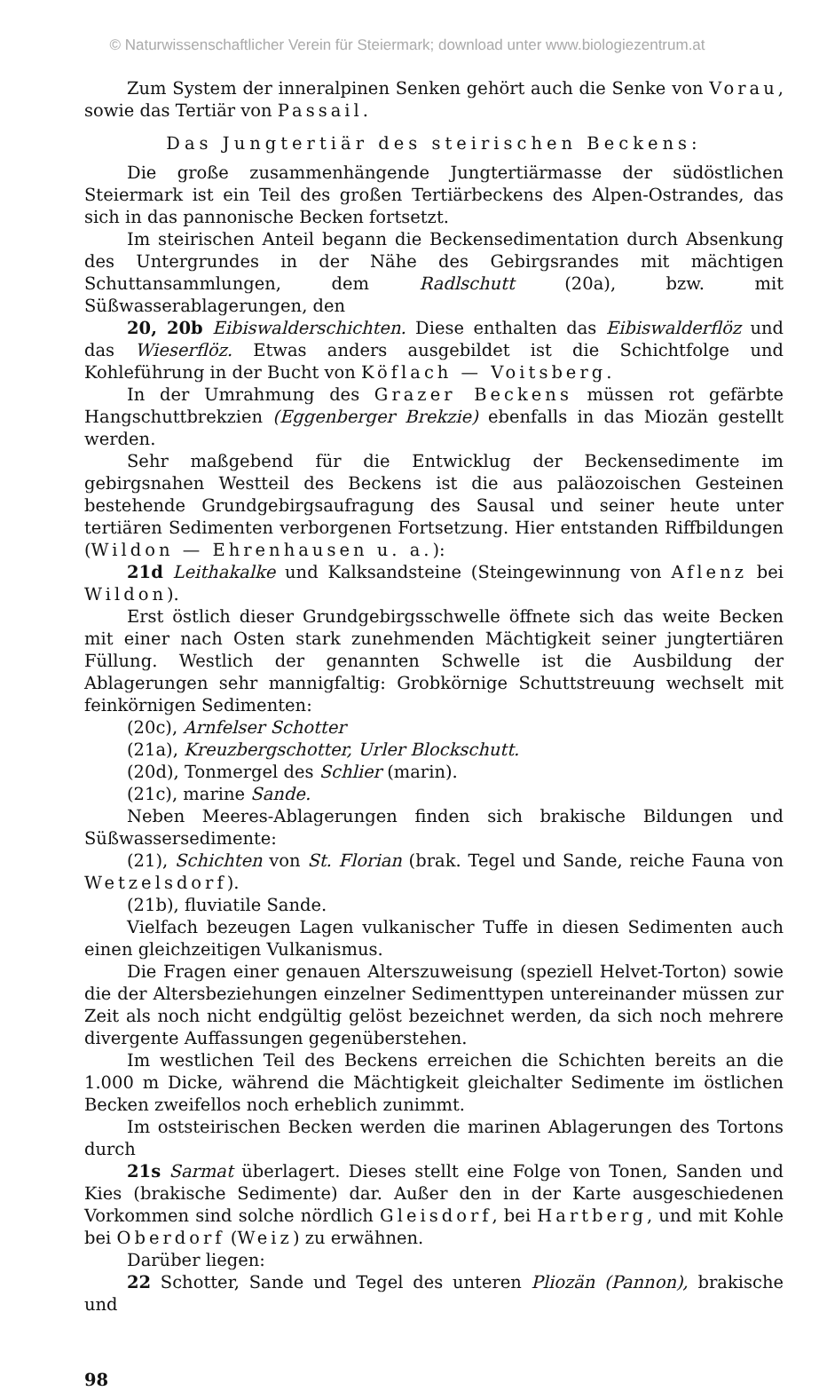© Naturwissenschaftlicher Verein für Steiermark; download unter www.biologiezentrum.at
Zum System der inneralpinen Senken gehört auch die Senke von Vorau, sowie das Tertiär von Passail.
Das Jungtertiär des steirischen Beckens:
Die große zusammenhängende Jungtertiärmasse der südöstlichen Steiermark ist ein Teil des großen Tertiärbeckens des Alpen-Ostrandes, das sich in das pannonische Becken fortsetzt.
Im steirischen Anteil begann die Beckensedimentation durch Absenkung des Untergrundes in der Nähe des Gebirgsrandes mit mächtigen Schuttansammlungen, dem Radlschutt (20a), bzw. mit Süßwasserablagerungen, den
20, 20b Eibiswalderschichten. Diese enthalten das Eibiswalderflöz und das Wieserflöz. Etwas anders ausgebildet ist die Schichtfolge und Kohleführung in der Bucht von Köflach — Voitsberg.
In der Umrahmung des Grazer Beckens müssen rot gefärbte Hangschuttbrekzien (Eggenberger Brekzie) ebenfalls in das Miozän gestellt werden.
Sehr maßgebend für die Entwicklug der Beckensedimente im gebirgsnahen Westteil des Beckens ist die aus paläozoischen Gesteinen bestehende Grundgebirgsaufragung des Sausal und seiner heute unter tertiären Sedimenten verborgenen Fortsetzung. Hier entstanden Riffbildungen (Wildon — Ehrenhausen u. a.):
21d Leithakalke und Kalksandsteine (Steingewinnung von Aflenz bei Wildon).
Erst östlich dieser Grundgebirgsschwelle öffnete sich das weite Becken mit einer nach Osten stark zunehmenden Mächtigkeit seiner jungtertiären Füllung. Westlich der genannten Schwelle ist die Ausbildung der Ablagerungen sehr mannigfaltig: Grobkörnige Schuttstreuung wechselt mit feinkörnigen Sedimenten:
(20c), Arnfelser Schotter
(21a), Kreuzbergschotter, Urler Blockschutt.
(20d), Tonmergel des Schlier (marin).
(21c), marine Sande.
Neben Meeres-Ablagerungen finden sich brakische Bildungen und Süßwassersedimente:
(21), Schichten von St. Florian (brak. Tegel und Sande, reiche Fauna von Wetzelsdorf).
(21b), fluviatile Sande.
Vielfach bezeugen Lagen vulkanischer Tuffe in diesen Sedimenten auch einen gleichzeitigen Vulkanismus.
Die Fragen einer genauen Alterszuweisung (speziell Helvet-Torton) sowie die der Altersbeziehungen einzelner Sedimenttypen untereinander müssen zur Zeit als noch nicht endgültig gelöst bezeichnet werden, da sich noch mehrere divergente Auffassungen gegenüberstehen.
Im westlichen Teil des Beckens erreichen die Schichten bereits an die 1.000 m Dicke, während die Mächtigkeit gleichalter Sedimente im östlichen Becken zweifellos noch erheblich zunimmt.
Im oststeirischen Becken werden die marinen Ablagerungen des Tortons durch
21s Sarmat überlagert. Dieses stellt eine Folge von Tonen, Sanden und Kies (brakische Sedimente) dar. Außer den in der Karte ausgeschiedenen Vorkommen sind solche nördlich Gleisdorf, bei Hartberg, und mit Kohle bei Oberdorf (Weiz) zu erwähnen.
Darüber liegen:
22 Schotter, Sande und Tegel des unteren Pliozän (Pannon), brakische und
98